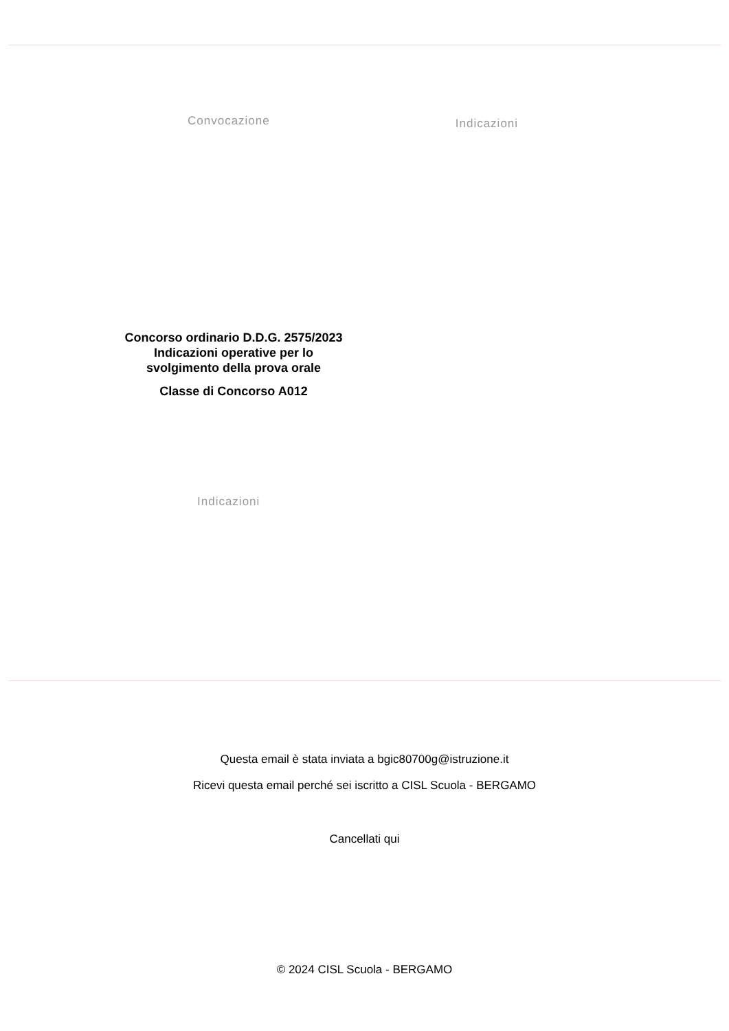Convocazione
Indicazioni
Concorso ordinario D.D.G. 2575/2023
Indicazioni operative per lo
svolgimento della prova orale
Classe di Concorso A012
Indicazioni
Questa email è stata inviata a bgic80700g@istruzione.it
Ricevi questa email perché sei iscritto a CISL Scuola - BERGAMO
Cancellati qui
© 2024 CISL Scuola - BERGAMO